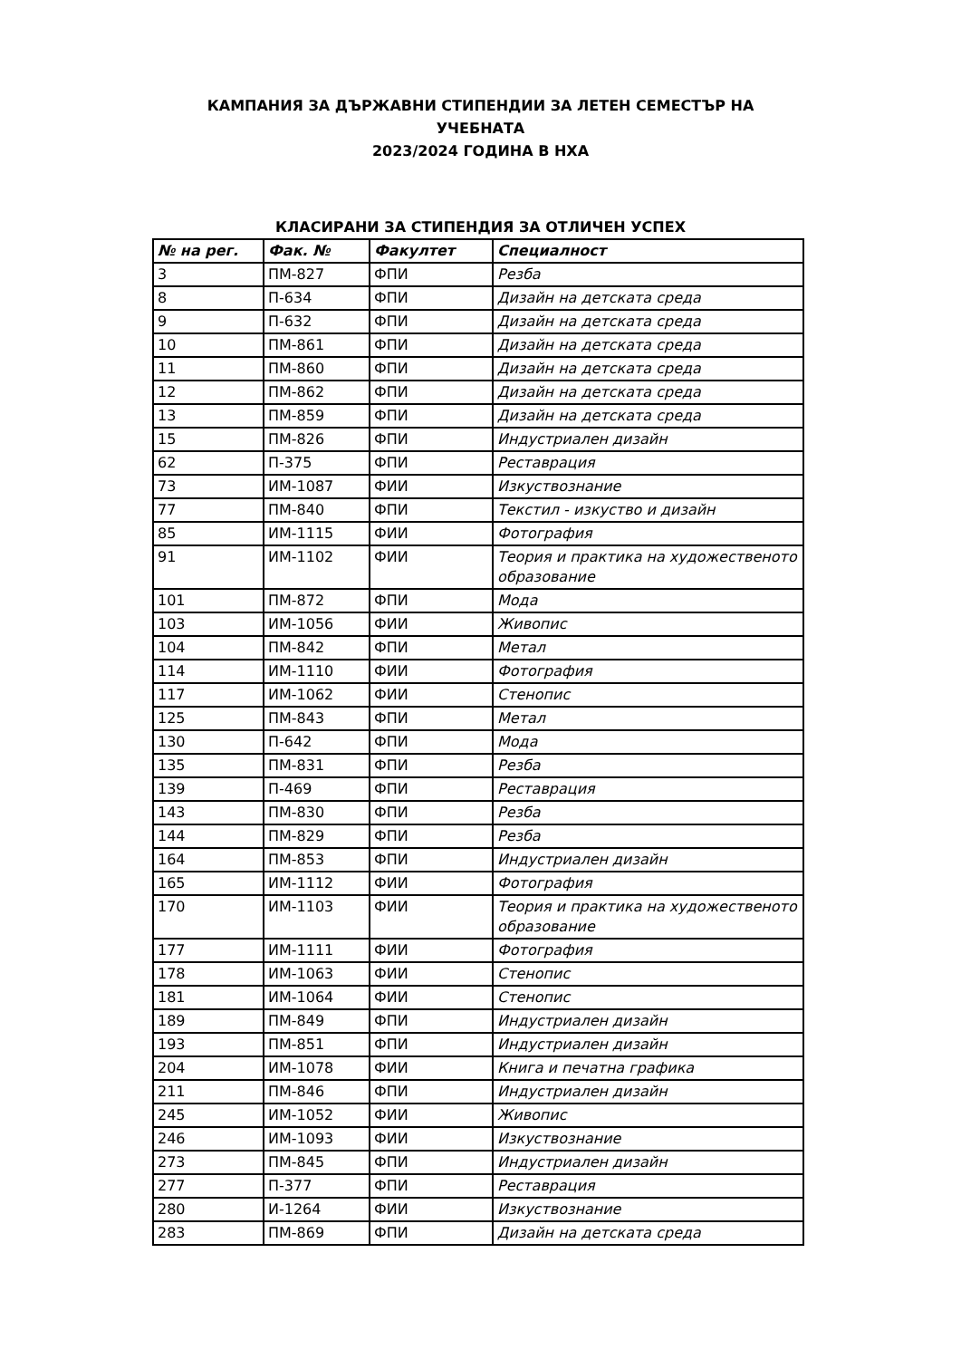КАМПАНИЯ ЗА ДЪРЖАВНИ СТИПЕНДИИ ЗА ЛЕТЕН СЕМЕСТЪР НА
УЧЕБНАТА
2023/2024 ГОДИНА В НХА
КЛАСИРАНИ ЗА СТИПЕНДИЯ ЗА ОТЛИЧЕН УСПЕХ
| № на рег. | Фак. № | Факултет | Специалност |
| --- | --- | --- | --- |
| 3 | ПМ-827 | ФПИ | Резба |
| 8 | П-634 | ФПИ | Дизайн на детската среда |
| 9 | П-632 | ФПИ | Дизайн на детската среда |
| 10 | ПМ-861 | ФПИ | Дизайн на детската среда |
| 11 | ПМ-860 | ФПИ | Дизайн на детската среда |
| 12 | ПМ-862 | ФПИ | Дизайн на детската среда |
| 13 | ПМ-859 | ФПИ | Дизайн на детската среда |
| 15 | ПМ-826 | ФПИ | Индустриален дизайн |
| 62 | П-375 | ФПИ | Реставрация |
| 73 | ИМ-1087 | ФИИ | Изкуствознание |
| 77 | ПМ-840 | ФПИ | Текстил - изкуство и дизайн |
| 85 | ИМ-1115 | ФИИ | Фотография |
| 91 | ИМ-1102 | ФИИ | Теория и практика на художественото образование |
| 101 | ПМ-872 | ФПИ | Мода |
| 103 | ИМ-1056 | ФИИ | Живопис |
| 104 | ПМ-842 | ФПИ | Метал |
| 114 | ИМ-1110 | ФИИ | Фотография |
| 117 | ИМ-1062 | ФИИ | Стенопис |
| 125 | ПМ-843 | ФПИ | Метал |
| 130 | П-642 | ФПИ | Мода |
| 135 | ПМ-831 | ФПИ | Резба |
| 139 | П-469 | ФПИ | Реставрация |
| 143 | ПМ-830 | ФПИ | Резба |
| 144 | ПМ-829 | ФПИ | Резба |
| 164 | ПМ-853 | ФПИ | Индустриален дизайн |
| 165 | ИМ-1112 | ФИИ | Фотография |
| 170 | ИМ-1103 | ФИИ | Теория и практика на художественото образование |
| 177 | ИМ-1111 | ФИИ | Фотография |
| 178 | ИМ-1063 | ФИИ | Стенопис |
| 181 | ИМ-1064 | ФИИ | Стенопис |
| 189 | ПМ-849 | ФПИ | Индустриален дизайн |
| 193 | ПМ-851 | ФПИ | Индустриален дизайн |
| 204 | ИМ-1078 | ФИИ | Книга и печатна графика |
| 211 | ПМ-846 | ФПИ | Индустриален дизайн |
| 245 | ИМ-1052 | ФИИ | Живопис |
| 246 | ИМ-1093 | ФИИ | Изкуствознание |
| 273 | ПМ-845 | ФПИ | Индустриален дизайн |
| 277 | П-377 | ФПИ | Реставрация |
| 280 | И-1264 | ФИИ | Изкуствознание |
| 283 | ПМ-869 | ФПИ | Дизайн на детската среда |